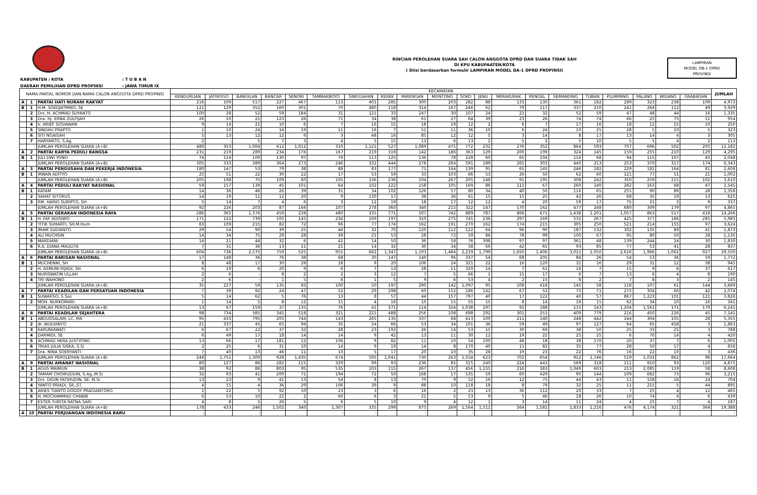| KABUPATEN / KOTA | : T U B A N |
| DAERAH PEMILIHAN DPRD PROPINSI | : JAWA TIMUR IX |
RINCIAN PEROLEHAN SUARA SAH CALON ANGGOTA DPRD DAN SUARA TIDAK SAH
DI KPU KABUPAATEN/KOTA
( Diisi berdasarkan formulir LAMPIRAN MODEL DA-1 DPRD PROPINSI)
LAMPIRAN
MODEL DB-1 DPRD
PROVINSI
| NAMA PARTAI, NOMOR DAN NAMA CALON ANGGOTA DPRD PROPINSI | | | KECAMATAN | | | | | | | | | | | | | | | | | | | | JUMLAH |
| --- | --- | --- | --- | --- | --- | --- | --- | --- | --- | --- | --- | --- | --- | --- | --- | --- | --- | --- | --- | --- | --- | --- | --- |
| | | | KENDURUAN | JATIROGO | BANGILAN | BANCAR | SENORI | TAMBAKBOYO | SINGGAHAN | KEREK | PARENGAN | MONTONG | SOKO | JENU | MERAKURAK | RENGEL | SEMANDING | TUBAN | PLUMPANG | PALANG | WIDANG | GRABAGAN | |
| A | 1 | PARTAI HATI NURANI RAKYAT | 216 | 109 | 517 | 227 | 467 | 113 | 401 | 285 | 300 | 203 | 282 | 88 | 133 | 130 | 361 | 182 | 289 | 323 | 238 | 109 | 4,973 |
| B | 1 | H.M. SOEDJATMIKO, SE | 121 | 129 | 352 | 160 | 301 | 70 | 480 | 118 | 314 | 167 | 246 | 62 | 79 | 117 | 337 | 210 | 241 | 264 | 112 | 49 | 3,929 |
| | 2 | Drs. H. ACHMAD SUYANTO | 100 | 28 | 52 | 59 | 184 | 31 | 121 | 33 | 247 | 30 | 107 | 24 | 21 | 32 | 52 | 59 | 47 | 48 | 44 | 16 | 1,335 |
| | 3 | Dra. Hj. ERNA ZULFIJAH | 26 | 50 | 21 | 123 | 26 | 71 | 34 | 38 | 61 | 27 | 64 | 39 | 23 | 26 | 74 | 74 | 66 | 25 | 75 | 11 | 954 |
| | 4 | Ir. ARIEF SOSIAWAN | 9 | 14 | 21 | 10 | 6 | 7 | 16 | 15 | 18 | 19 | 12 | 2 | 6 | 7 | 17 | 16 | 18 | 12 | 15 | 10 | 250 |
| | 5 | SINDHU PRAPTO | 1 | 10 | 24 | 14 | 19 | 11 | 16 | 7 | 51 | 11 | 36 | 10 | 6 | 24 | 10 | 25 | 28 | 5 | 10 | 5 | 323 |
| | 6 | SITI NGAISAH | 5 | 13 | 12 | 12 | 6 | 3 | 48 | 16 | 85 | 12 | 12 | 5 | 3 | 14 | 8 | 17 | 13 | 14 | 4 | 3 | 305 |
| | 7 | HARYANTO, S.Ag | 2 | - | 5 | 7 | 3 | 4 | 5 | 15 | 13 | 6 | 13 | 2 | 5 | 2 | 5 | 10 | 5 | 5 | 4 | 2 | 113 |
| | | JUMLAH PEROLEHAN SUARA (A+B) | 480 | 353 | 1,004 | 612 | 1,012 | 310 | 1,121 | 527 | 1,089 | 475 | 772 | 232 | 276 | 352 | 864 | 593 | 707 | 696 | 502 | 205 | 12,182 |
| A | 2 | PARTAI KARYA PEDULI BANGSA | 231 | 219 | 289 | 234 | 176 | 167 | 219 | 319 | 142 | 186 | 363 | 129 | 200 | 199 | 324 | 145 | 159 | 255 | 210 | 129 | 4,295 |
| B | 1 | JULI DWI YONO | 74 | 114 | 100 | 130 | 97 | 79 | 113 | 125 | 136 | 78 | 228 | 60 | 65 | 104 | 116 | 68 | 94 | 115 | 107 | 45 | 2,048 |
| | | JUMLAH PEROLEHAN SUARA (A+B) | 305 | 333 | 389 | 364 | 273 | 246 | 332 | 444 | 278 | 264 | 591 | 189 | 265 | 303 | 440 | 213 | 253 | 370 | 317 | 174 | 6,343 |
| A | 3 | PARTAI PENGUSAHA DAN PEKERJA INDONESIA | 180 | 147 | 53 | 79 | 38 | 88 | 83 | 177 | 71 | 164 | 139 | 95 | 65 | 145 | 246 | 182 | 229 | 182 | 164 | 81 | 2,608 |
| B | 1 | IRWAN ADITYO | 25 | 51 | 22 | 30 | 22 | 17 | 53 | 59 | 33 | 103 | 66 | 53 | 26 | 50 | 62 | 60 | 121 | 77 | 51 | 21 | 1,002 |
| | | JUMLAH PEROLEHAN SUARA (A+B) | 205 | 198 | 75 | 109 | 60 | 105 | 136 | 236 | 104 | 267 | 205 | 148 | 91 | 195 | 308 | 242 | 350 | 259 | 215 | 102 | 3,610 |
| A | 4 | PARTAI PEDULI RAKYAT NASIONAL | 59 | 157 | 139 | 45 | 101 | 64 | 102 | 222 | 158 | 105 | 169 | 86 | 111 | 67 | 260 | 140 | 282 | 163 | 68 | 47 | 2,545 |
| B | 1 | KATAM | 14 | 36 | 46 | 26 | 39 | 31 | 34 | 102 | 126 | 57 | 80 | 34 | 40 | 50 | 116 | 65 | 255 | 90 | 89 | 28 | 1,358 |
| | 2 | SAHAT SITORUS | 14 | 19 | 11 | 12 | 20 | 9 | 130 | 17 | 38 | 36 | 61 | 15 | 15 | 25 | 42 | 26 | 68 | 35 | 19 | 13 | 625 |
| | 3 | RM. HARIO SURIPTO, SH | 5 | 14 | 7 | 4 | 6 | 3 | 12 | 19 | 18 | 17 | 12 | 12 | 4 | 20 | 59 | 17 | 75 | 21 | 3 | 9 | 337 |
| | | JUMLAH PEROLEHAN SUARA (A+B) | 92 | 226 | 203 | 87 | 166 | 107 | 278 | 360 | 340 | 215 | 322 | 147 | 170 | 162 | 477 | 248 | 680 | 309 | 179 | 97 | 4,865 |
| A | 5 | PARTAI GERAKAN INDONESIA RAYA | 286 | 365 | 1,376 | 459 | 238 | 480 | 335 | 771 | 507 | 742 | 889 | 787 | 866 | 671 | 1,438 | 1,201 | 1,057 | 863 | 517 | 418 | 14,266 |
| B | 1 | H. FAF ADISIWO | 171 | 122 | 739 | 105 | 145 | 234 | 169 | 197 | 310 | 275 | 745 | 236 | 297 | 169 | 531 | 267 | 425 | 377 | 186 | 285 | 5,985 |
| | 2 | TITIK SUHARTI, SH.M.Hum | 83 | 109 | 215 | 82 | 72 | 96 | 77 | 174 | 162 | 191 | 270 | 162 | 174 | 215 | 305 | 250 | 521 | 214 | 155 | 97 | 3,624 |
| | 3 | IMAM SUDIANTO | 29 | 54 | 90 | 39 | 25 | 44 | 32 | 70 | 120 | 112 | 122 | 64 | 96 | 90 | 187 | 132 | 302 | 135 | 89 | 41 | 1,873 |
| | 4 | ALI MUCHSIN | 14 | 34 | 75 | 29 | 28 | 39 | 21 | 53 | 28 | 72 | 59 | 86 | 78 | 99 | 100 | 67 | 95 | 80 | 50 | 28 | 1,135 |
| | 5 | MARDIANI | 14 | 21 | 44 | 32 | 6 | 41 | 14 | 50 | 36 | 58 | 76 | 398 | 97 | 97 | 361 | 48 | 139 | 244 | 24 | 30 | 1,830 |
| | 6 | R.A. DIANA MAULITA | 7 | 31 | 36 | 13 | 11 | 21 | 14 | 32 | 30 | 34 | 58 | 66 | 42 | 65 | 93 | 85 | 77 | 53 | 41 | 28 | 837 |
| | | JUMLAH PEROLEHAN SUARA (A+B) | 604 | 736 | 2,575 | 759 | 525 | 955 | 662 | 1,347 | 1,193 | 1,484 | 2,219 | 1,799 | 1,650 | 1,406 | 3,015 | 2,050 | 2,616 | 1,966 | 1,062 | 927 | 29,550 |
| A | 6 | PARTAI BARISAN NASIONAL | 17 | 148 | 36 | 76 | 38 | 68 | 30 | 147 | 140 | 96 | 337 | 54 | 68 | 205 | 84 | 26 | 54 | 53 | 36 | 59 | 1,772 |
| B | 1 | MUCHENNI, SH | 8 | 48 | 17 | 30 | 29 | 18 | 9 | 20 | 106 | 24 | 321 | 22 | 16 | 120 | 31 | 16 | 29 | 31 | 12 | 38 | 945 |
| | 2 | H. ASMUNI RIJADI, SH | 6 | 19 | 6 | 20 | 9 | 6 | 7 | 13 | 28 | 11 | 320 | 14 | 7 | 61 | 16 | 7 | 15 | 9 | 6 | 37 | 617 |
| | 3 | NURISWATIN ULLAH | 2 | 6 | - | 8 | 2 | 2 | 3 | 12 | 7 | 5 | 66 | 1 | 15 | 17 | 6 | 7 | 13 | 6 | 4 | 8 | 190 |
| | 4 | TRI WAHONO | 2 | 6 | - | 1 | 5 | 6 | 1 | 5 | 9 | 6 | 53 | 4 | 2 | 15 | 8 | 2 | 7 | 8 | 3 | 2 | 145 |
| | | JUMLAH PEROLEHAN SUARA (A+B) | 35 | 227 | 59 | 135 | 83 | 100 | 50 | 197 | 290 | 142 | 1,097 | 95 | 108 | 418 | 145 | 58 | 118 | 107 | 61 | 144 | 3,669 |
| A | 7 | PARTAI KEADILAN DAN PERSATUAN INDONESIA | 7 | 39 | 92 | 24 | 47 | 52 | 29 | 298 | 60 | 152 | 186 | 142 | 67 | 52 | 75 | 71 | 275 | 304 | 60 | 42 | 2,074 |
| B | 1 | SUWARSO, S.Sos | 5 | 14 | 62 | 5 | 76 | 13 | 8 | 57 | 44 | 157 | 797 | 40 | 17 | 122 | 40 | 57 | 867 | 1,223 | 101 | 121 | 3,826 |
| | 2 | MOH. NURKOMARI | 1 | 14 | 5 | 8 | 12 | 11 | 4 | 16 | 10 | 15 | 55 | 15 | 8 | 14 | 16 | 15 | 62 | 34 | 10 | 16 | 341 |
| | | JUMLAH PEROLEHAN SUARA (A+B) | 13 | 67 | 159 | 37 | 135 | 76 | 41 | 371 | 114 | 324 | 1,038 | 197 | 92 | 188 | 131 | 143 | 1,204 | 1,561 | 171 | 179 | 6,241 |
| A | 8 | PARTAI KEADILAN SEJAHTERA | 98 | 734 | 385 | 345 | 518 | 321 | 221 | 488 | 256 | 108 | 698 | 292 | 301 | 251 | 409 | 779 | 216 | 450 | 226 | 45 | 7,141 |
| B | 1 | ABDUSSALAM, LC, MA | 95 | 433 | 795 | 205 | 744 | 143 | 265 | 135 | 337 | 68 | 413 | 100 | 211 | 140 | 248 | 442 | 144 | 304 | 105 | 28 | 5,355 |
| | 2 | dr. WULYANTO | 21 | 337 | 45 | 65 | 94 | 35 | 54 | 66 | 53 | 34 | 101 | 36 | 59 | 49 | 97 | 127 | 64 | 65 | 458 | 3 | 1,863 |
| | 3 | KARUNIAWATI | 6 | 67 | 22 | 37 | 32 | 28 | 23 | 192 | 26 | 14 | 53 | 15 | 30 | 69 | 38 | 50 | 25 | 33 | 25 | 3 | 788 |
| | 4 | DARMIDI, SE | 6 | 49 | 17 | 18 | 14 | 14 | 9 | 42 | 13 | 11 | 30 | 12 | 19 | 22 | 25 | 25 | 6 | 70 | 14 | 4 | 420 |
| | 5 | ACHMAD HERA JUSTYONO | 13 | 66 | 17 | 181 | 12 | 106 | 9 | 82 | 11 | 10 | 54 | 100 | 48 | 18 | 38 | 170 | 20 | 37 | 7 | 6 | 1,005 |
| | 6 | TRIAS JULIA SISKA, S.Si | 2 | 25 | 6 | 31 | 10 | 14 | 9 | 19 | 14 | 8 | 170 | 40 | 15 | 82 | 35 | 77 | 28 | 50 | 17 | 4 | 656 |
| | 7 | Dra. NINA SOERYANTI | 7 | 40 | 13 | 46 | 11 | 13 | 5 | 17 | 20 | 10 | 35 | 28 | 19 | 23 | 22 | 76 | 16 | 22 | 10 | 3 | 436 |
| | | JUMLAH PEROLEHAN SUARA (A+B) | 248 | 1,751 | 1,300 | 928 | 1,435 | 674 | 595 | 1,041 | 730 | 263 | 1,554 | 623 | 702 | 654 | 912 | 1,746 | 519 | 1,031 | 862 | 96 | 17,664 |
| A | 9 | PARTAI AMANAT NASIONAL | 80 | 127 | 86 | 282 | 115 | 329 | 99 | 93 | 236 | 85 | 315 | 240 | 224 | 443 | 569 | 318 | 111 | 910 | 93 | 120 | 4,875 |
| B | 1 | AGUS MAIMUN | 38 | 92 | 86 | 803 | 95 | 535 | 103 | 115 | 267 | 137 | 456 | 1,155 | 216 | 383 | 1,049 | 603 | 213 | 2,085 | 119 | 58 | 8,608 |
| | 2 | TAMAM CHOIRUDDIN, S.Ag.,M.Si | 32 | 93 | 41 | 200 | 71 | 194 | 72 | 50 | 168 | 17 | 535 | 59 | 60 | 429 | 90 | 144 | 109 | 682 | 73 | 96 | 3,215 |
| | 3 | Drs. DIDIN FATIHUDIN, SE. M.Si | 13 | 23 | 9 | 41 | 13 | 54 | 8 | 13 | 70 | 9 | 52 | 16 | 12 | 75 | 44 | 43 | 11 | 158 | 16 | 24 | 704 |
| | 4 | YANTO PRIADI, SR.,ST. | 4 | 15 | 4 | 36 | 29 | 106 | 39 | 9 | 88 | 10 | 118 | 18 | 8 | 79 | 32 | 25 | 11 | 215 | 5 | 44 | 895 |
| | 5 | ARIES TIANTO DODDY PRAGIANTORO | 1 | 22 | 5 | 92 | 10 | 23 | 3 | 6 | 16 | 2 | 23 | 13 | 36 | 112 | 20 | 33 | 7 | 25 | 4 | 12 | 465 |
| | 6 | H. MOCHAMMAD CHABIB | 6 | 53 | 10 | 22 | 2 | 60 | 6 | 3 | 21 | 5 | 53 | 9 | 5 | 46 | 18 | 26 | 10 | 74 | 4 | 6 | 439 |
| | 7 | ESTER YURITA RATNA SARI | 4 | 8 | 5 | 26 | 5 | 6 | 5 | 10 | 9 | 4 | 12 | 1 | 3 | 14 | 11 | 24 | 4 | 25 | 7 | 4 | 187 |
| | | JUMLAH PEROLEHAN SUARA (A+B) | 178 | 433 | 246 | 1,502 | 340 | 1,307 | 335 | 299 | 875 | 269 | 1,564 | 1,511 | 564 | 1,581 | 1,833 | 1,216 | 476 | 4,174 | 321 | 364 | 19,388 |
| A | 10 | PARTAI PERJUANGAN INDONESIA BARU | - | | - | | | - | - | | - | | - | | | | | - | | | - | | - |